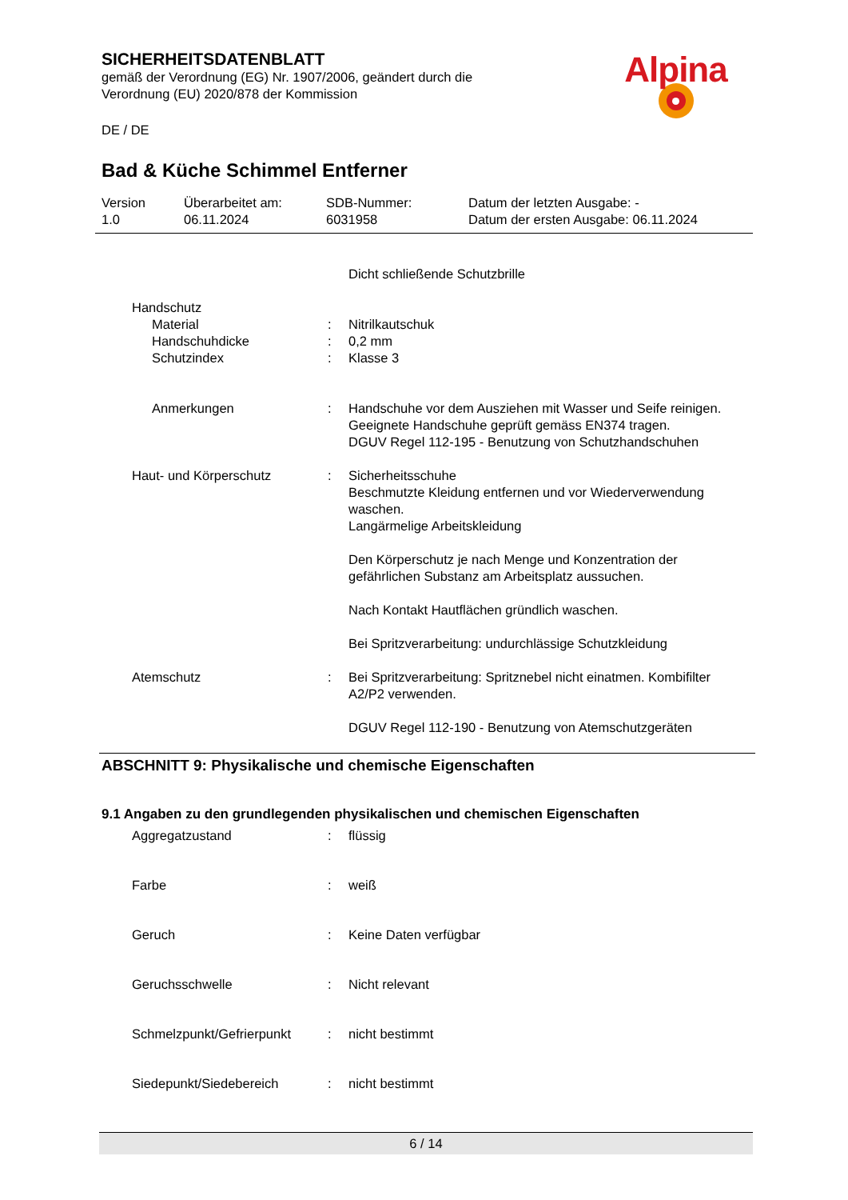SICHERHEITSDATENBLATT
gemäß der Verordnung (EG) Nr. 1907/2006, geändert durch die
Verordnung (EU) 2020/878 der Kommission
DE / DE
Alpina
Bad & Küche Schimmel Entferner
| Version 1.0 | Überarbeitet am: 06.11.2024 | SDB-Nummer: 6031958 | Datum der letzten Ausgabe: - Datum der ersten Ausgabe: 06.11.2024 |
| | | Dicht schließende Schutzbrille |
| Handschutz | | |
| Material | : | Nitrilkautschuk |
| Handschuhdicke | : | 0,2 mm |
| Schutzindex | : | Klasse 3 |
| Anmerkungen | : | Handschuhe vor dem Ausziehen mit Wasser und Seife reinigen. Geeignete Handschuhe geprüft gemäss EN374 tragen. DGUV Regel 112-195 - Benutzung von Schutzhandschuhen |
| Haut- und Körperschutz | : | Sicherheitsschuhe Beschmutzte Kleidung entfernen und vor Wiederverwendung waschen. Langärmelige Arbeitskleidung Den Körperschutz je nach Menge und Konzentration der gefährlichen Substanz am Arbeitsplatz aussuchen. Nach Kontakt Hautflächen gründlich waschen. Bei Spritzverarbeitung: undurchlässige Schutzkleidung |
| Atemschutz | : | Bei Spritzverarbeitung: Spritznebel nicht einatmen. Kombifilter A2/P2 verwenden. DGUV Regel 112-190 - Benutzung von Atemschutzgeräten |
ABSCHNITT 9: Physikalische und chemische Eigenschaften
9.1 Angaben zu den grundlegenden physikalischen und chemischen Eigenschaften
| Aggregatzustand | : | flüssig |
| Farbe | : | weiß |
| Geruch | : | Keine Daten verfügbar |
| Geruchsschwelle | : | Nicht relevant |
| Schmelzpunkt/Gefrierpunkt | : | nicht bestimmt |
| Siedepunkt/Siedebereich | : | nicht bestimmt |
6 / 14